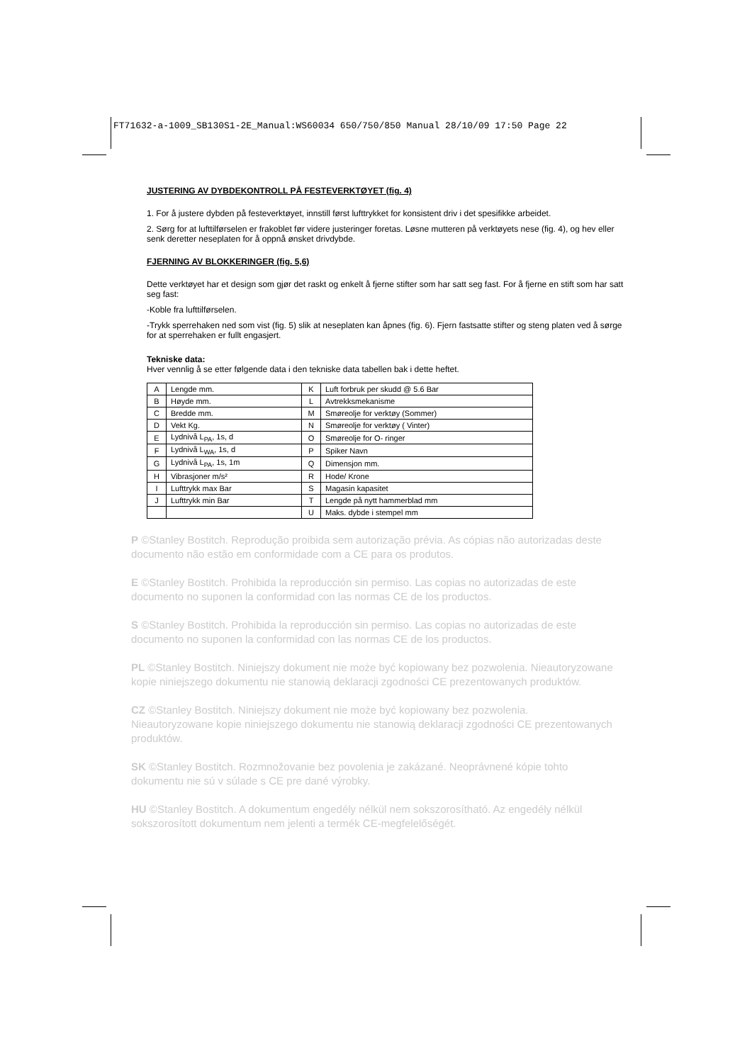FT71632-a-1009_SB130S1-2E_Manual:WS60034 650/750/850 Manual 28/10/09 17:50 Page 22
JUSTERING AV DYBDEKONTROLL PÅ FESTEVERKTØYET (fig. 4)
1. For å justere dybden på festeverktøyet, innstill først lufttrykket for konsistent driv i det spesifikke arbeidet.
2. Sørg for at lufttilførselen er frakoblet før videre justeringer foretas. Løsne mutteren på verktøyets nese (fig. 4), og hev eller senk deretter neseplaten for å oppnå ønsket drivdybde.
FJERNING AV BLOKKERINGER (fig. 5,6)
Dette verktøyet har et design som gjør det raskt og enkelt å fjerne stifter som har satt seg fast. For å fjerne en stift som har satt seg fast:
-Koble fra lufttilførselen.
-Trykk sperrehaken ned som vist (fig. 5) slik at neseplaten kan åpnes (fig. 6). Fjern fastsatte stifter og steng platen ved å sørge for at sperrehaken er fullt engasjert.
Tekniske data:
Hver vennlig å se etter følgende data i den tekniske data tabellen bak i dette heftet.
| A | Lengde mm. | K | Luft forbruk per skudd @ 5.6 Bar |
| B | Høyde mm. | L | Avtrekksmekanisme |
| C | Bredde mm. | M | Smøreolje for verktøy (Sommer) |
| D | Vekt Kg. | N | Smøreolje for verktøy ( Vinter) |
| E | Lydnivå L<sub>PA</sub>, 1s, d | O | Smøreolje for O- ringer |
| F | Lydnivå L<sub>WA</sub>, 1s, d | P | Spiker Navn |
| G | Lydnivå L<sub>PA</sub>, 1s, 1m | Q | Dimensjon mm. |
| H | Vibrasjoner m/s² | R | Hode/ Krone |
| I | Lufttrykk max Bar | S | Magasin kapasitet |
| J | Lufttrykk min Bar | T | Lengde på nytt hammerblad mm |
| | | U | Maks. dybde i stempel mm |
P ©Stanley Bostitch. Reprodução proibida sem autorização prévia. As cópias não autorizadas deste documento não estão em conformidade com a CE para os produtos.
E ©Stanley Bostitch. Prohibida la reproducción sin permiso. Las copias no autorizadas de este documento no suponen la conformidad con las normas CE de los productos.
S ©Stanley Bostitch. Prohibida la reproducción sin permiso. Las copias no autorizadas de este documento no suponen la conformidad con las normas CE de los productos.
PL ©Stanley Bostitch. Niniejszy dokument nie może być kopiowany bez pozwolenia. Nieautoryzowane kopie niniejszego dokumentu nie stanowią deklaracji zgodności CE prezentowanych produktów.
CZ ©Stanley Bostitch. Niniejszy dokument nie może być kopiowany bez pozwolenia. Nieautoryzowane kopie niniejszego dokumentu nie stanowią deklaracji zgodności CE prezentowanych produktów.
SK ©Stanley Bostitch. Rozmnožovanie bez povolenia je zakázané. Neoprávnené kópie tohto dokumentu nie sú v súlade s CE pre dané výrobky.
HU ©Stanley Bostitch. A dokumentum engedély nélkül nem sokszorosítható. Az engedély nélkül sokszorosított dokumentum nem jelenti a termék CE-megfelelőségét.